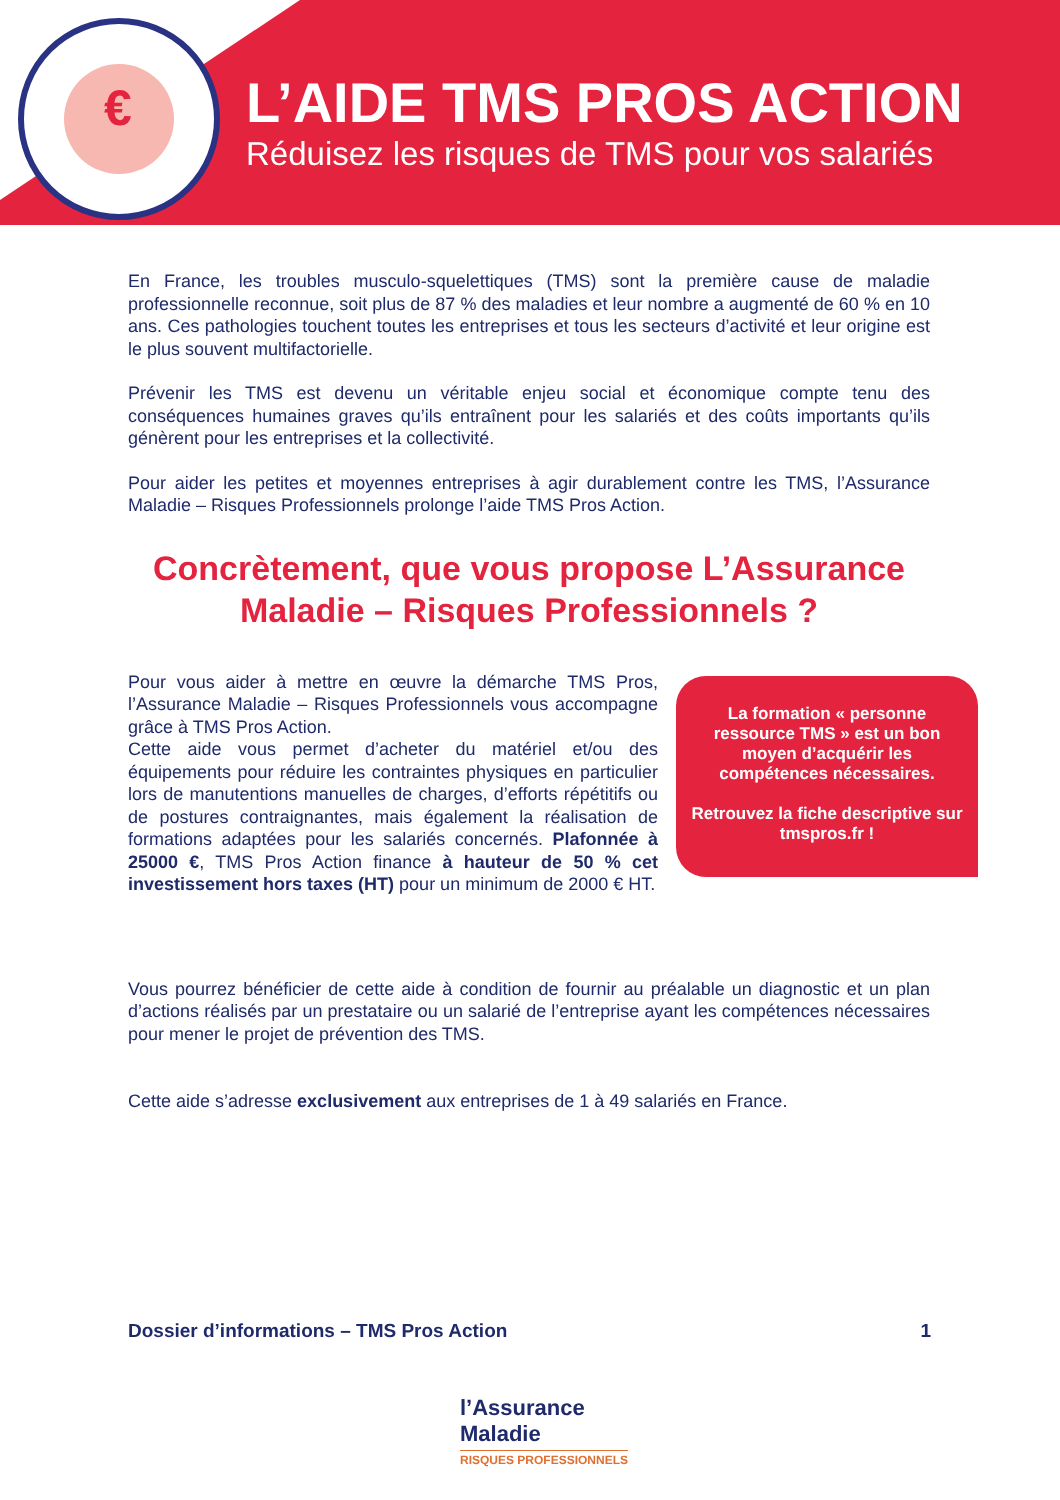€
L’AIDE TMS PROS ACTION
Réduisez les risques de TMS pour vos salariés
En France, les troubles musculo-squelettiques (TMS) sont la première cause de maladie professionnelle reconnue, soit plus de 87 % des maladies et leur nombre a augmenté de 60 % en 10 ans. Ces pathologies touchent toutes les entreprises et tous les secteurs d’activité et leur origine est le plus souvent multifactorielle.
Prévenir les TMS est devenu un véritable enjeu social et économique compte tenu des conséquences humaines graves qu’ils entraînent pour les salariés et des coûts importants qu’ils génèrent pour les entreprises et la collectivité.
Pour aider les petites et moyennes entreprises à agir durablement contre les TMS, l’Assurance Maladie – Risques Professionnels prolonge l’aide TMS Pros Action.
Concrètement, que vous propose L’Assurance Maladie – Risques Professionnels ?
Pour vous aider à mettre en œuvre la démarche TMS Pros, l’Assurance Maladie – Risques Professionnels vous accompagne grâce à TMS Pros Action.
Cette aide vous permet d’acheter du matériel et/ou des équipements pour réduire les contraintes physiques en particulier lors de manutentions manuelles de charges, d’efforts répétitifs ou de postures contraignantes, mais également la réalisation de formations adaptées pour les salariés concernés. Plafonnée à 25000 €, TMS Pros Action finance à hauteur de 50 % cet investissement hors taxes (HT) pour un minimum de 2000 € HT.
La formation « personne ressource TMS » est un bon moyen d’acquérir les compétences nécessaires.
Retrouvez la fiche descriptive sur tmspros.fr !
Vous pourrez bénéficier de cette aide à condition de fournir au préalable un diagnostic et un plan d’actions réalisés par un prestataire ou un salarié de l’entreprise ayant les compétences nécessaires pour mener le projet de prévention des TMS.
Cette aide s’adresse exclusivement aux entreprises de 1 à 49 salariés en France.
Dossier d’informations – TMS Pros Action 1
l’Assurance
Maladie
RISQUES PROFESSIONNELS